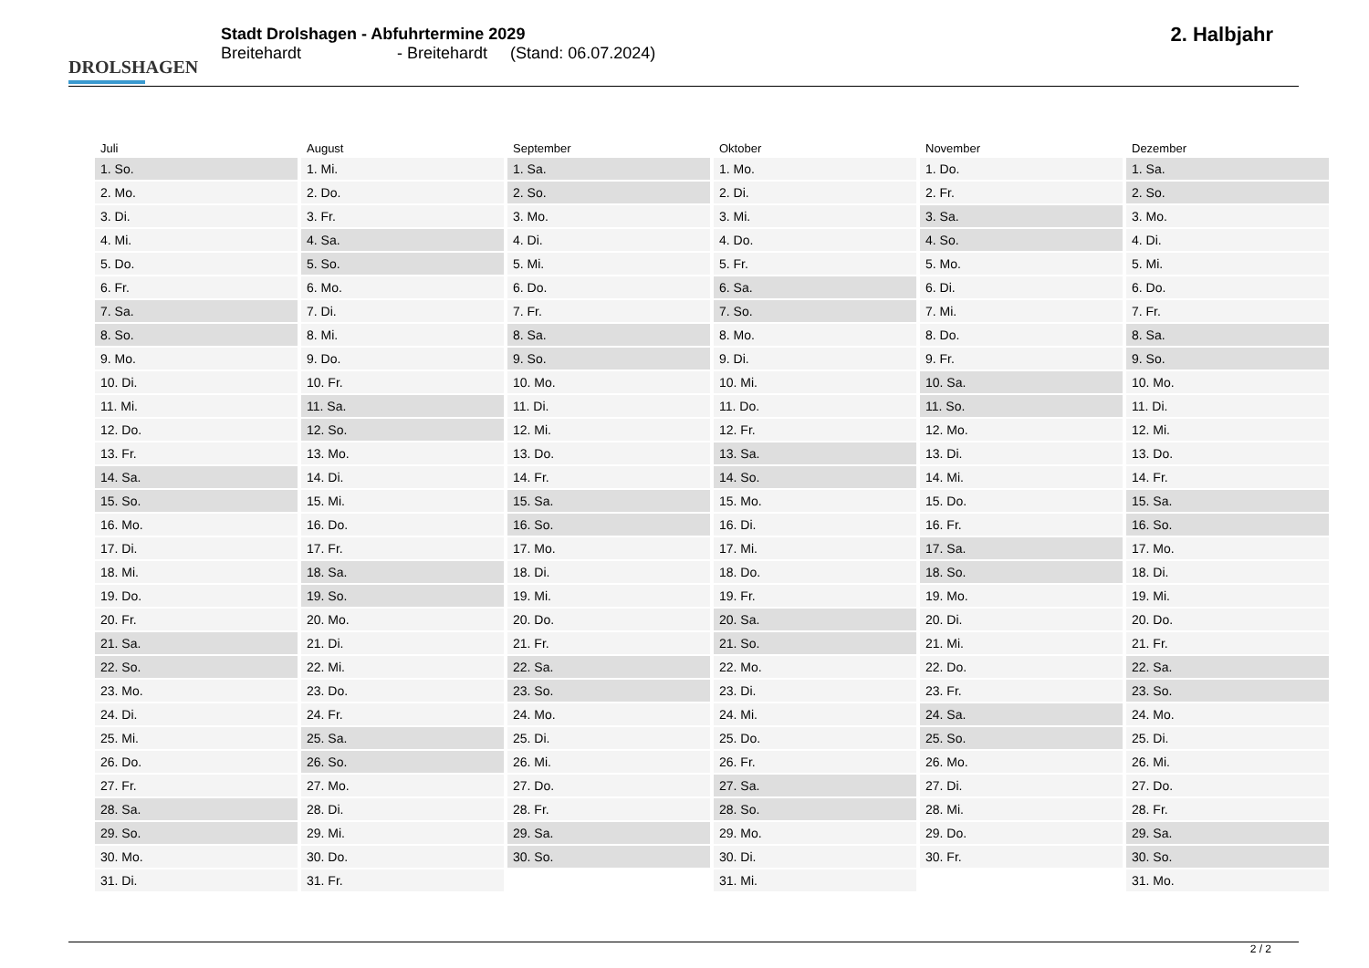DROLSHAGEN
Stadt Drolshagen - Abfuhrtermine 2029
Breitehardt - Breitehardt (Stand: 06.07.2024)
2. Halbjahr
| Juli | August | September | Oktober | November | Dezember |
| --- | --- | --- | --- | --- | --- |
| 1. So. | 1. Mi. | 1. Sa. | 1. Mo. | 1. Do. | 1. Sa. |
| 2. Mo. | 2. Do. | 2. So. | 2. Di. | 2. Fr. | 2. So. |
| 3. Di. | 3. Fr. | 3. Mo. | 3. Mi. | 3. Sa. | 3. Mo. |
| 4. Mi. | 4. Sa. | 4. Di. | 4. Do. | 4. So. | 4. Di. |
| 5. Do. | 5. So. | 5. Mi. | 5. Fr. | 5. Mo. | 5. Mi. |
| 6. Fr. | 6. Mo. | 6. Do. | 6. Sa. | 6. Di. | 6. Do. |
| 7. Sa. | 7. Di. | 7. Fr. | 7. So. | 7. Mi. | 7. Fr. |
| 8. So. | 8. Mi. | 8. Sa. | 8. Mo. | 8. Do. | 8. Sa. |
| 9. Mo. | 9. Do. | 9. So. | 9. Di. | 9. Fr. | 9. So. |
| 10. Di. | 10. Fr. | 10. Mo. | 10. Mi. | 10. Sa. | 10. Mo. |
| 11. Mi. | 11. Sa. | 11. Di. | 11. Do. | 11. So. | 11. Di. |
| 12. Do. | 12. So. | 12. Mi. | 12. Fr. | 12. Mo. | 12. Mi. |
| 13. Fr. | 13. Mo. | 13. Do. | 13. Sa. | 13. Di. | 13. Do. |
| 14. Sa. | 14. Di. | 14. Fr. | 14. So. | 14. Mi. | 14. Fr. |
| 15. So. | 15. Mi. | 15. Sa. | 15. Mo. | 15. Do. | 15. Sa. |
| 16. Mo. | 16. Do. | 16. So. | 16. Di. | 16. Fr. | 16. So. |
| 17. Di. | 17. Fr. | 17. Mo. | 17. Mi. | 17. Sa. | 17. Mo. |
| 18. Mi. | 18. Sa. | 18. Di. | 18. Do. | 18. So. | 18. Di. |
| 19. Do. | 19. So. | 19. Mi. | 19. Fr. | 19. Mo. | 19. Mi. |
| 20. Fr. | 20. Mo. | 20. Do. | 20. Sa. | 20. Di. | 20. Do. |
| 21. Sa. | 21. Di. | 21. Fr. | 21. So. | 21. Mi. | 21. Fr. |
| 22. So. | 22. Mi. | 22. Sa. | 22. Mo. | 22. Do. | 22. Sa. |
| 23. Mo. | 23. Do. | 23. So. | 23. Di. | 23. Fr. | 23. So. |
| 24. Di. | 24. Fr. | 24. Mo. | 24. Mi. | 24. Sa. | 24. Mo. |
| 25. Mi. | 25. Sa. | 25. Di. | 25. Do. | 25. So. | 25. Di. |
| 26. Do. | 26. So. | 26. Mi. | 26. Fr. | 26. Mo. | 26. Mi. |
| 27. Fr. | 27. Mo. | 27. Do. | 27. Sa. | 27. Di. | 27. Do. |
| 28. Sa. | 28. Di. | 28. Fr. | 28. So. | 28. Mi. | 28. Fr. |
| 29. So. | 29. Mi. | 29. Sa. | 29. Mo. | 29. Do. | 29. Sa. |
| 30. Mo. | 30. Do. | 30. So. | 30. Di. | 30. Fr. | 30. So. |
| 31. Di. | 31. Fr. | | 31. Mi. | | 31. Mo. |
2 / 2